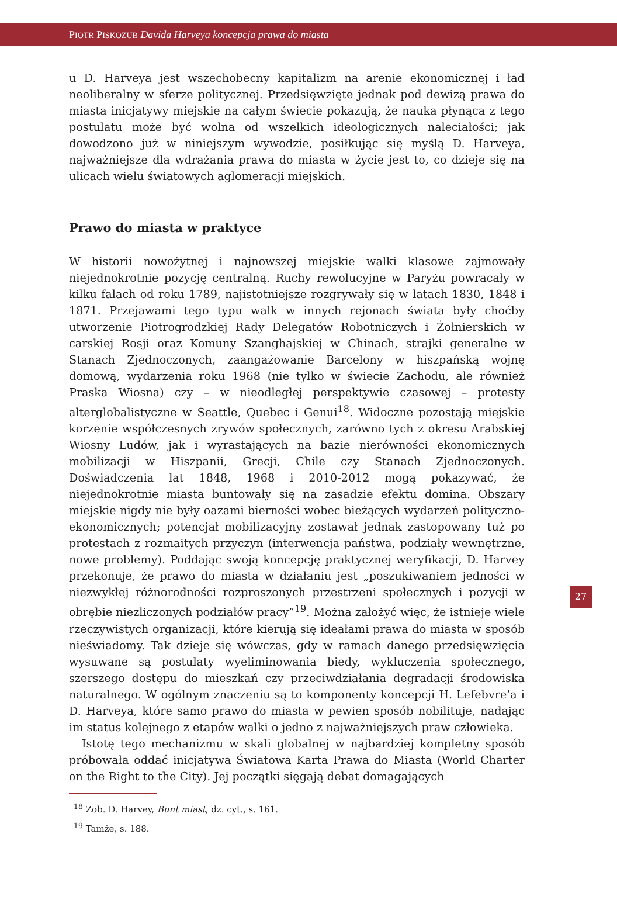PIOTR PISKOZUB Davida Harveya koncepcja prawa do miasta
u D. Harveya jest wszechobecny kapitalizm na arenie ekonomicznej i ład neoliberalny w sferze politycznej. Przedsięwzięte jednak pod dewizą prawa do miasta inicjatywy miejskie na całym świecie pokazują, że nauka płynąca z tego postulatu może być wolna od wszelkich ideologicznych naleciałości; jak dowodzono już w niniejszym wywodzie, posiłkując się myślą D. Harveya, najważniejsze dla wdrażania prawa do miasta w życie jest to, co dzieje się na ulicach wielu światowych aglomeracji miejskich.
Prawo do miasta w praktyce
W historii nowożytnej i najnowszej miejskie walki klasowe zajmowały niejednokrotnie pozycję centralną. Ruchy rewolucyjne w Paryżu powracały w kilku falach od roku 1789, najistotniejsze rozgrywały się w latach 1830, 1848 i 1871. Przejawami tego typu walk w innych rejonach świata były choćby utworzenie Piotrogrodzkiej Rady Delegatów Robotniczych i Żołnierskich w carskiej Rosji oraz Komuny Szanghajskiej w Chinach, strajki generalne w Stanach Zjednoczonych, zaangażowanie Barcelony w hiszpańską wojnę domową, wydarzenia roku 1968 (nie tylko w świecie Zachodu, ale również Praska Wiosna) czy – w nieodległej perspektywie czasowej – protesty alterglobalistyczne w Seattle, Quebec i Genui<sup>18</sup>. Widoczne pozostają miejskie korzenie współczesnych zrywów społecznych, zarówno tych z okresu Arabskiej Wiosny Ludów, jak i wyrastających na bazie nierówności ekonomicznych mobilizacji w Hiszpanii, Grecji, Chile czy Stanach Zjednoczonych. Doświadczenia lat 1848, 1968 i 2010-2012 mogą pokazywać, że niejednokrotnie miasta buntowały się na zasadzie efektu domina. Obszary miejskie nigdy nie były oazami bierności wobec bieżących wydarzeń polityczno-ekonomicznych; potencjał mobilizacyjny zostawał jednak zastopowany tuż po protestach z rozmaitych przyczyn (interwencja państwa, podziały wewnętrzne, nowe problemy). Poddając swoją koncepcję praktycznej weryfikacji, D. Harvey przekonuje, że prawo do miasta w działaniu jest „poszukiwaniem jedności w niezwykłej różnorodności rozproszonych przestrzeni społecznych i pozycji w obrębie niezliczonych podziałów pracy”<sup>19</sup>. Można założyć więc, że istnieje wiele rzeczywistych organizacji, które kierują się ideałami prawa do miasta w sposób nieświadomy. Tak dzieje się wówczas, gdy w ramach danego przedsięwzięcia wysuwane są postulaty wyeliminowania biedy, wykluczenia społecznego, szerszego dostępu do mieszkań czy przeciwdziałania degradacji środowiska naturalnego. W ogólnym znaczeniu są to komponenty koncepcji H. Lefebvre’a i D. Harveya, które samo prawo do miasta w pewien sposób nobilituje, nadając im status kolejnego z etapów walki o jedno z najważniejszych praw człowieka.
Istotę tego mechanizmu w skali globalnej w najbardziej kompletny sposób próbowała oddać inicjatywa Światowa Karta Prawa do Miasta (World Charter on the Right to the City). Jej początki sięgają debat domagających
<sup>18</sup> Zob. D. Harvey, Bunt miast, dz. cyt., s. 161.
<sup>19</sup> Tamże, s. 188.
27